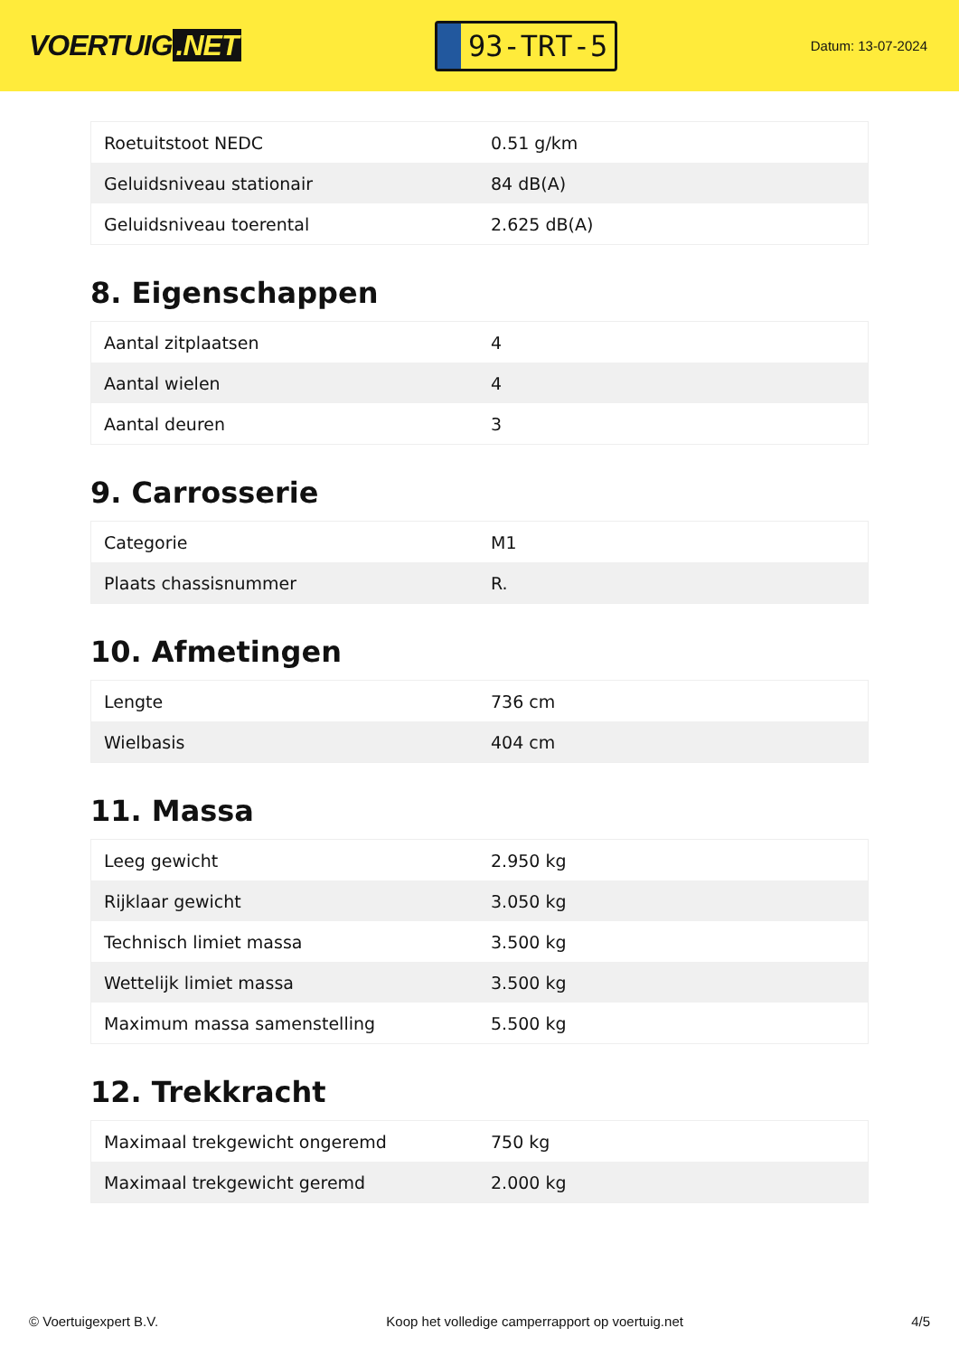VOERTUIG.NET
93-TRT-5
Datum: 13-07-2024
| Roetuitstoot NEDC | 0.51 g/km |
| Geluidsniveau stationair | 84 dB(A) |
| Geluidsniveau toerental | 2.625 dB(A) |
8. Eigenschappen
| Aantal zitplaatsen | 4 |
| Aantal wielen | 4 |
| Aantal deuren | 3 |
9. Carrosserie
| Categorie | M1 |
| Plaats chassisnummer | R. |
10. Afmetingen
| Lengte | 736 cm |
| Wielbasis | 404 cm |
11. Massa
| Leeg gewicht | 2.950 kg |
| Rijklaar gewicht | 3.050 kg |
| Technisch limiet massa | 3.500 kg |
| Wettelijk limiet massa | 3.500 kg |
| Maximum massa samenstelling | 5.500 kg |
12. Trekkracht
| Maximaal trekgewicht ongeremd | 750 kg |
| Maximaal trekgewicht geremd | 2.000 kg |
© Voertuigexpert B.V. Koop het volledige camperrapport op voertuig.net 4/5